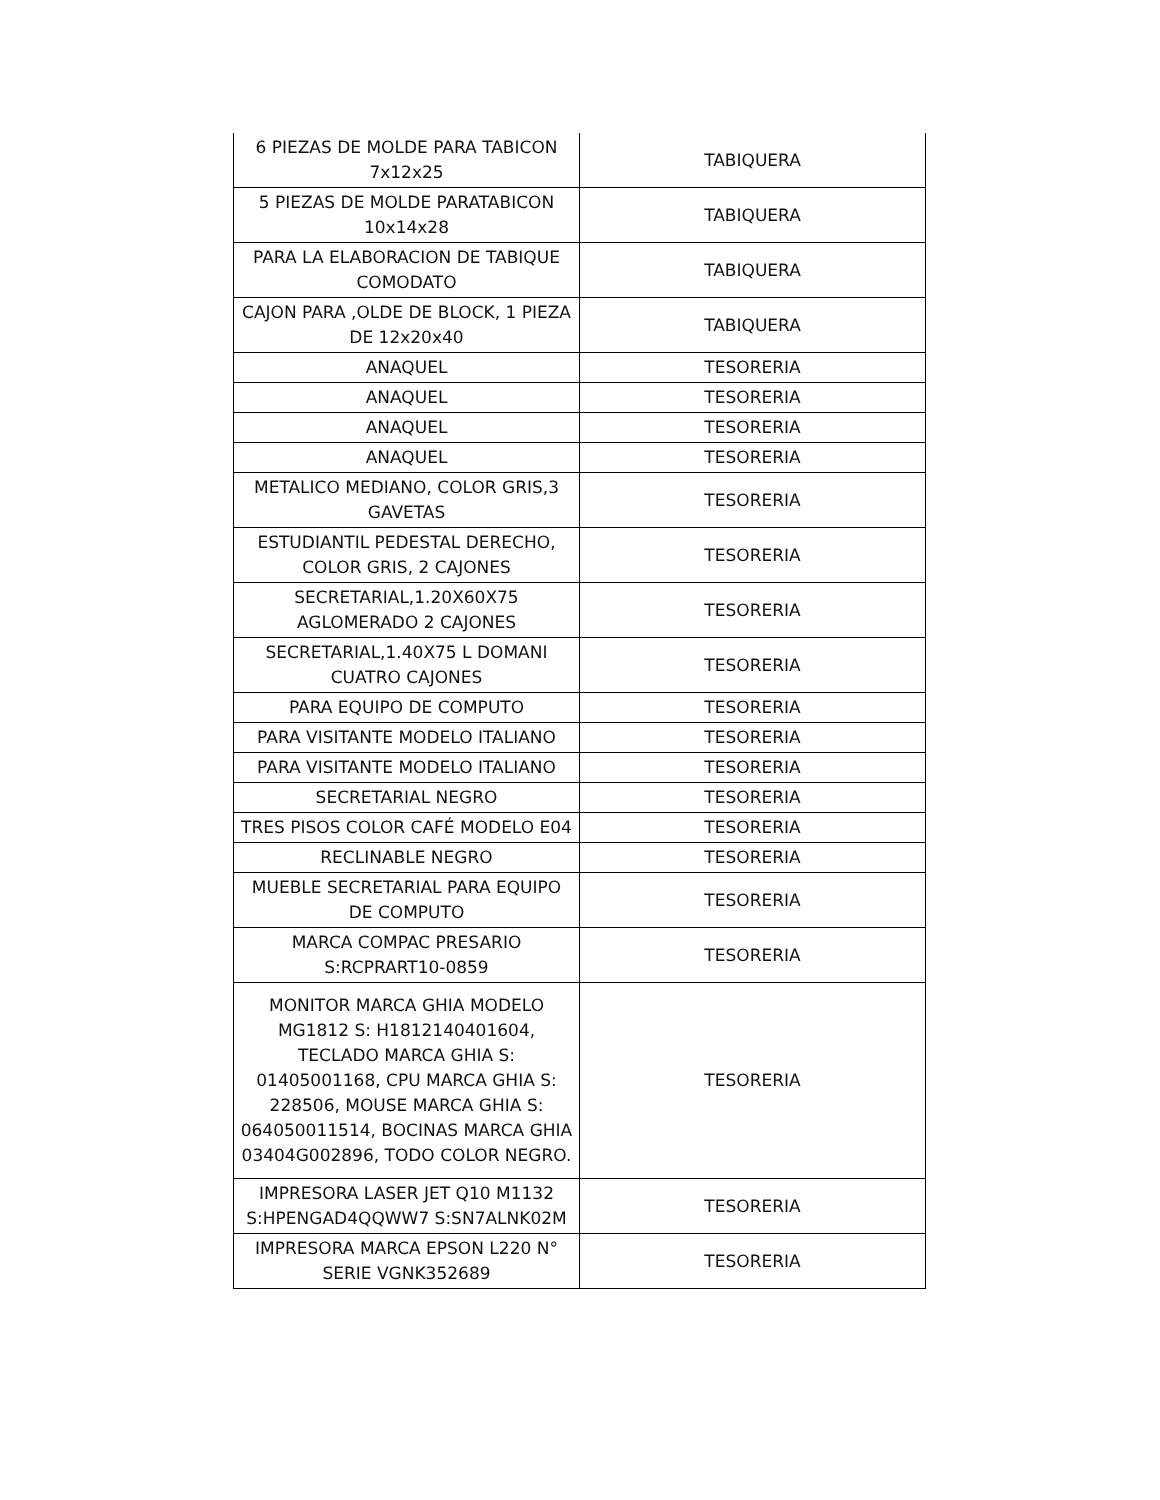| 6 PIEZAS DE MOLDE PARA TABICON 7x12x25 | TABIQUERA |
| 5 PIEZAS DE MOLDE PARATABICON 10x14x28 | TABIQUERA |
| PARA LA ELABORACION DE TABIQUE COMODATO | TABIQUERA |
| CAJON PARA ,OLDE DE BLOCK, 1 PIEZA DE 12x20x40 | TABIQUERA |
| ANAQUEL | TESORERIA |
| ANAQUEL | TESORERIA |
| ANAQUEL | TESORERIA |
| ANAQUEL | TESORERIA |
| METALICO MEDIANO, COLOR GRIS,3 GAVETAS | TESORERIA |
| ESTUDIANTIL PEDESTAL DERECHO, COLOR GRIS, 2 CAJONES | TESORERIA |
| SECRETARIAL,1.20X60X75 AGLOMERADO 2 CAJONES | TESORERIA |
| SECRETARIAL,1.40X75 L DOMANI CUATRO CAJONES | TESORERIA |
| PARA EQUIPO DE COMPUTO | TESORERIA |
| PARA VISITANTE MODELO ITALIANO | TESORERIA |
| PARA VISITANTE MODELO ITALIANO | TESORERIA |
| SECRETARIAL NEGRO | TESORERIA |
| TRES PISOS COLOR CAFÉ MODELO E04 | TESORERIA |
| RECLINABLE NEGRO | TESORERIA |
| MUEBLE SECRETARIAL PARA EQUIPO DE COMPUTO | TESORERIA |
| MARCA COMPAC PRESARIO S:RCPRART10-0859 | TESORERIA |
| MONITOR MARCA GHIA MODELO MG1812 S: H1812140401604, TECLADO MARCA GHIA S: 01405001168, CPU MARCA GHIA S: 228506, MOUSE MARCA GHIA S: 064050011514, BOCINAS MARCA GHIA 03404G002896, TODO COLOR NEGRO. | TESORERIA |
| IMPRESORA LASER JET Q10 M1132 S:HPENGAD4QQWW7 S:SN7ALNK02M | TESORERIA |
| IMPRESORA MARCA EPSON L220 N° SERIE VGNK352689 | TESORERIA |